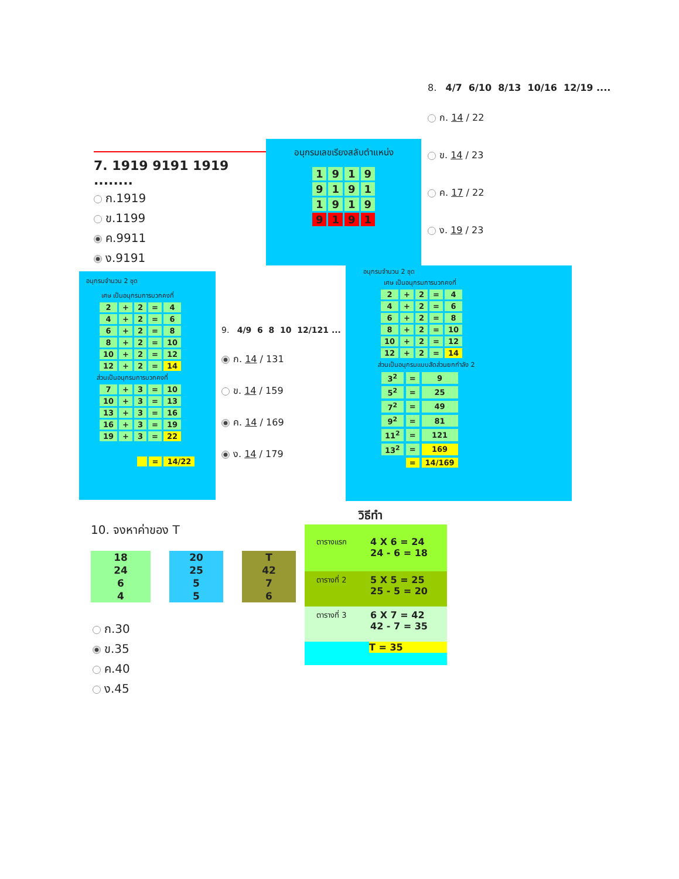8. 4/7 6/10 8/13 10/16 12/19 ....
ก. 14 / 22
ข. 14 / 23
ค. 17 / 22
ง. 19 / 23
7. 1919 9191 1919 ........
ก.1919
ข.1199
ค.9911
ง.9191
อนุกรมเลขเรียงสลับตำแหน่ง
| 1 | 9 | 1 | 9 |
| 9 | 1 | 9 | 1 |
| 1 | 9 | 1 | 9 |
| 9 | 1 | 9 | 1 |
อนุกรมจำนวน 2 ชุด
เศษ เป็นอนุกรมการบวกคงที่
| 2 | + | 2 | = | 4 |
| 4 | + | 2 | = | 6 |
| 6 | + | 2 | = | 8 |
| 8 | + | 2 | = | 10 |
| 10 | + | 2 | = | 12 |
| 12 | + | 2 | = | 14 |
ส่วนเป็นอนุกรมการบวกคงที่
| 7 | + | 3 | = | 10 |
| 10 | + | 3 | = | 13 |
| 13 | + | 3 | = | 16 |
| 16 | + | 3 | = | 19 |
| 19 | + | 3 | = | 22 |
| | = | 14/22 |
9. 4/9 6 8 10 12/121 ...
ก. 14 / 131
ข. 14 / 159
ค. 14 / 169
ง. 14 / 179
อนุกรมจำนวน 2 ชุด
เศษ เป็นอนุกรมการบวกคงที่
| 2 | + | 2 | = | 4 |
| 4 | + | 2 | = | 6 |
| 6 | + | 2 | = | 8 |
| 8 | + | 2 | = | 10 |
| 10 | + | 2 | = | 12 |
| 12 | + | 2 | = | 14 |
ส่วนเป็นอนุกรมแบบสัดส่วนยกกำลัง 2
| 3<sup>2</sup> | = | 9 |
| 5<sup>2</sup> | = | 25 |
| 7<sup>2</sup> | = | 49 |
| 9<sup>2</sup> | = | 81 |
| 11<sup>2</sup> | = | 121 |
| 13<sup>2</sup> | = | 169 |
| | = | 14/169 |
10. จงหาค่าของ T
| 18 | | 20 | | T |
| 24 | | 25 | | 42 |
| 6 | | 5 | | 7 |
| 4 | | 5 | | 6 |
ก.30
ข.35
ค.40
ง.45
วิธีทำ
ตารางแรก 4 X 6 = 24
24 - 6 = 18
ตารางที่ 2 5 X 5 = 25
25 - 5 = 20
ตารางที่ 3 6 X 7 = 42
42 - 7 = 35
T = 35